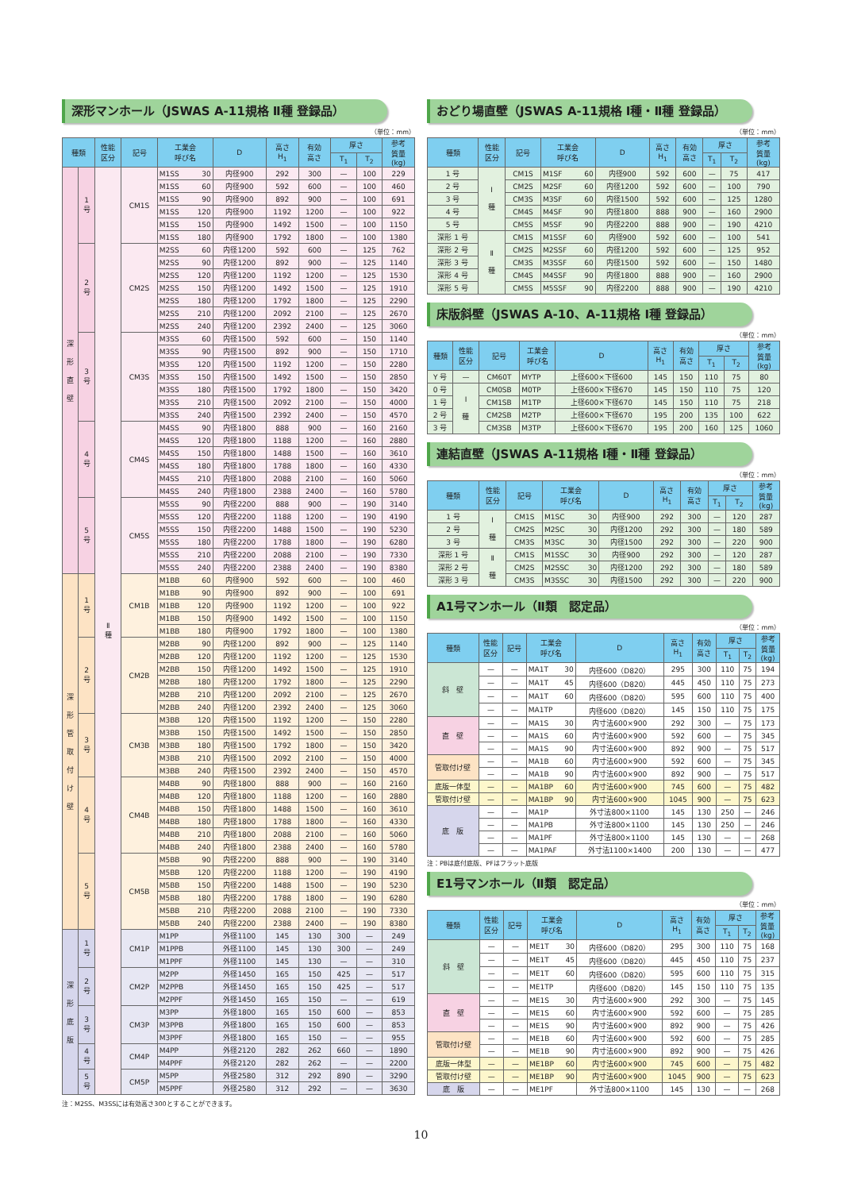深形マンホール（JSWAS A-11規格 Ⅱ種 登録品）
（単位：mm）
| 種類 | | 性能 区分 | 記号 | 工業会 呼び名 | D | 高さ H<sub>1</sub> | 有効 高さ | 厚さ | | 参考 質量 (kg) |
| --- | --- | --- | --- | --- | --- | --- | --- | --- | --- | --- |
| | | | | | | | | T<sub>1</sub> | T<sub>2</sub> | |
| 深 形 直 壁 | 1 号 | Ⅱ 種 | CM1S | M1SS 30 | 内径900 | 292 | 300 | — | 100 | 229 |
| | | | | M1SS 60 | 内径900 | 592 | 600 | — | 100 | 460 |
| | | | | M1SS 90 | 内径900 | 892 | 900 | — | 100 | 691 |
| | | | | M1SS 120 | 内径900 | 1192 | 1200 | — | 100 | 922 |
| | | | | M1SS 150 | 内径900 | 1492 | 1500 | — | 100 | 1150 |
| | | | | M1SS 180 | 内径900 | 1792 | 1800 | — | 100 | 1380 |
| | 2 号 | | CM2S | M2SS 60 | 内径1200 | 592 | 600 | — | 125 | 762 |
| | | | | M2SS 90 | 内径1200 | 892 | 900 | — | 125 | 1140 |
| | | | | M2SS 120 | 内径1200 | 1192 | 1200 | — | 125 | 1530 |
| | | | | M2SS 150 | 内径1200 | 1492 | 1500 | — | 125 | 1910 |
| | | | | M2SS 180 | 内径1200 | 1792 | 1800 | — | 125 | 2290 |
| | | | | M2SS 210 | 内径1200 | 2092 | 2100 | — | 125 | 2670 |
| | | | | M2SS 240 | 内径1200 | 2392 | 2400 | — | 125 | 3060 |
| | 3 号 | | CM3S | M3SS 60 | 内径1500 | 592 | 600 | — | 150 | 1140 |
| | | | | M3SS 90 | 内径1500 | 892 | 900 | — | 150 | 1710 |
| | | | | M3SS 120 | 内径1500 | 1192 | 1200 | — | 150 | 2280 |
| | | | | M3SS 150 | 内径1500 | 1492 | 1500 | — | 150 | 2850 |
| | | | | M3SS 180 | 内径1500 | 1792 | 1800 | — | 150 | 3420 |
| | | | | M3SS 210 | 内径1500 | 2092 | 2100 | — | 150 | 4000 |
| | | | | M3SS 240 | 内径1500 | 2392 | 2400 | — | 150 | 4570 |
| | 4 号 | | CM4S | M4SS 90 | 内径1800 | 888 | 900 | — | 160 | 2160 |
| | | | | M4SS 120 | 内径1800 | 1188 | 1200 | — | 160 | 2880 |
| | | | | M4SS 150 | 内径1800 | 1488 | 1500 | — | 160 | 3610 |
| | | | | M4SS 180 | 内径1800 | 1788 | 1800 | — | 160 | 4330 |
| | | | | M4SS 210 | 内径1800 | 2088 | 2100 | — | 160 | 5060 |
| | | | | M4SS 240 | 内径1800 | 2388 | 2400 | — | 160 | 5780 |
| | 5 号 | | CM5S | M5SS 90 | 内径2200 | 888 | 900 | — | 190 | 3140 |
| | | | | M5SS 120 | 内径2200 | 1188 | 1200 | — | 190 | 4190 |
| | | | | M5SS 150 | 内径2200 | 1488 | 1500 | — | 190 | 5230 |
| | | | | M5SS 180 | 内径2200 | 1788 | 1800 | — | 190 | 6280 |
| | | | | M5SS 210 | 内径2200 | 2088 | 2100 | — | 190 | 7330 |
| | | | | M5SS 240 | 内径2200 | 2388 | 2400 | — | 190 | 8380 |
| 深 形 管 取 付 け 壁 | 1 号 | | CM1B | M1BB 60 | 内径900 | 592 | 600 | — | 100 | 460 |
| | | | | M1BB 90 | 内径900 | 892 | 900 | — | 100 | 691 |
| | | | | M1BB 120 | 内径900 | 1192 | 1200 | — | 100 | 922 |
| | | | | M1BB 150 | 内径900 | 1492 | 1500 | — | 100 | 1150 |
| | | | | M1BB 180 | 内径900 | 1792 | 1800 | — | 100 | 1380 |
| | 2 号 | | CM2B | M2BB 90 | 内径1200 | 892 | 900 | — | 125 | 1140 |
| | | | | M2BB 120 | 内径1200 | 1192 | 1200 | — | 125 | 1530 |
| | | | | M2BB 150 | 内径1200 | 1492 | 1500 | — | 125 | 1910 |
| | | | | M2BB 180 | 内径1200 | 1792 | 1800 | — | 125 | 2290 |
| | | | | M2BB 210 | 内径1200 | 2092 | 2100 | — | 125 | 2670 |
| | | | | M2BB 240 | 内径1200 | 2392 | 2400 | — | 125 | 3060 |
| | 3 号 | | CM3B | M3BB 120 | 内径1500 | 1192 | 1200 | — | 150 | 2280 |
| | | | | M3BB 150 | 内径1500 | 1492 | 1500 | — | 150 | 2850 |
| | | | | M3BB 180 | 内径1500 | 1792 | 1800 | — | 150 | 3420 |
| | | | | M3BB 210 | 内径1500 | 2092 | 2100 | — | 150 | 4000 |
| | | | | M3BB 240 | 内径1500 | 2392 | 2400 | — | 150 | 4570 |
| | 4 号 | | CM4B | M4BB 90 | 内径1800 | 888 | 900 | — | 160 | 2160 |
| | | | | M4BB 120 | 内径1800 | 1188 | 1200 | — | 160 | 2880 |
| | | | | M4BB 150 | 内径1800 | 1488 | 1500 | — | 160 | 3610 |
| | | | | M4BB 180 | 内径1800 | 1788 | 1800 | — | 160 | 4330 |
| | | | | M4BB 210 | 内径1800 | 2088 | 2100 | — | 160 | 5060 |
| | | | | M4BB 240 | 内径1800 | 2388 | 2400 | — | 160 | 5780 |
| | 5 号 | | CM5B | M5BB 90 | 内径2200 | 888 | 900 | — | 190 | 3140 |
| | | | | M5BB 120 | 内径2200 | 1188 | 1200 | — | 190 | 4190 |
| | | | | M5BB 150 | 内径2200 | 1488 | 1500 | — | 190 | 5230 |
| | | | | M5BB 180 | 内径2200 | 1788 | 1800 | — | 190 | 6280 |
| | | | | M5BB 210 | 内径2200 | 2088 | 2100 | — | 190 | 7330 |
| | | | | M5BB 240 | 内径2200 | 2388 | 2400 | — | 190 | 8380 |
| 深 形 底 版 | 1 号 | | CM1P | M1PP | 外径1100 | 145 | 130 | 300 | — | 249 |
| | | | | M1PPB | 外径1100 | 145 | 130 | 300 | — | 249 |
| | | | | M1PPF | 外径1100 | 145 | 130 | — | — | 310 |
| | 2 号 | | CM2P | M2PP | 外径1450 | 165 | 150 | 425 | — | 517 |
| | | | | M2PPB | 外径1450 | 165 | 150 | 425 | — | 517 |
| | | | | M2PPF | 外径1450 | 165 | 150 | — | — | 619 |
| | 3 号 | | CM3P | M3PP | 外径1800 | 165 | 150 | 600 | — | 853 |
| | | | | M3PPB | 外径1800 | 165 | 150 | 600 | — | 853 |
| | | | | M3PPF | 外径1800 | 165 | 150 | — | — | 955 |
| | 4 号 | | CM4P | M4PP | 外径2120 | 282 | 262 | 660 | — | 1890 |
| | | | | M4PPF | 外径2120 | 282 | 262 | — | — | 2200 |
| | 5 号 | | CM5P | M5PP | 外径2580 | 312 | 292 | 890 | — | 3290 |
| | | | | M5PPF | 外径2580 | 312 | 292 | — | — | 3630 |
注：M2SS、M3SSには有効高さ300とすることができます。
おどり場直壁（JSWAS A-11規格 Ⅰ種・Ⅱ種 登録品）
（単位：mm）
| 種類 | 性能 区分 | 記号 | 工業会 呼び名 | D | 高さ H<sub>1</sub> | 有効 高さ | 厚さ | | 参考 質量 (kg) |
| --- | --- | --- | --- | --- | --- | --- | --- | --- | --- |
| | | | | | | | T<sub>1</sub> | T<sub>2</sub> | |
| 1 号 | Ⅰ 種 | CM1S | M1SF 60 | 内径900 | 592 | 600 | — | 75 | 417 |
| 2 号 | | CM2S | M2SF 60 | 内径1200 | 592 | 600 | — | 100 | 790 |
| 3 号 | | CM3S | M3SF 60 | 内径1500 | 592 | 600 | — | 125 | 1280 |
| 4 号 | | CM4S | M4SF 90 | 内径1800 | 888 | 900 | — | 160 | 2900 |
| 5 号 | | CM5S | M5SF 90 | 内径2200 | 888 | 900 | — | 190 | 4210 |
| 深形 1 号 | Ⅱ 種 | CM1S | M1SSF 60 | 内径900 | 592 | 600 | — | 100 | 541 |
| 深形 2 号 | | CM2S | M2SSF 60 | 内径1200 | 592 | 600 | — | 125 | 952 |
| 深形 3 号 | | CM3S | M3SSF 60 | 内径1500 | 592 | 600 | — | 150 | 1480 |
| 深形 4 号 | | CM4S | M4SSF 90 | 内径1800 | 888 | 900 | — | 160 | 2900 |
| 深形 5 号 | | CM5S | M5SSF 90 | 内径2200 | 888 | 900 | — | 190 | 4210 |
床版斜壁（JSWAS A-10、A-11規格 Ⅰ種 登録品）
（単位：mm）
| 種類 | 性能 区分 | 記号 | 工業会 呼び名 | D | 高さ H<sub>1</sub> | 有効 高さ | 厚さ | | 参考 質量 (kg) |
| --- | --- | --- | --- | --- | --- | --- | --- | --- | --- |
| | | | | | | | T<sub>1</sub> | T<sub>2</sub> | |
| Y 号 | — | CM60T | MYTP | 上径600×下径600 | 145 | 150 | 110 | 75 | 80 |
| 0 号 | Ⅰ 種 | CM0SB | M0TP | 上径600×下径670 | 145 | 150 | 110 | 75 | 120 |
| 1 号 | | CM1SB | M1TP | 上径600×下径670 | 145 | 150 | 110 | 75 | 218 |
| 2 号 | | CM2SB | M2TP | 上径600×下径670 | 195 | 200 | 135 | 100 | 622 |
| 3 号 | | CM3SB | M3TP | 上径600×下径670 | 195 | 200 | 160 | 125 | 1060 |
連結直壁（JSWAS A-11規格 Ⅰ種・Ⅱ種 登録品）
（単位：mm）
| 種類 | 性能 区分 | 記号 | 工業会 呼び名 | D | 高さ H<sub>1</sub> | 有効 高さ | 厚さ | | 参考 質量 (kg) |
| --- | --- | --- | --- | --- | --- | --- | --- | --- | --- |
| | | | | | | | T<sub>1</sub> | T<sub>2</sub> | |
| 1 号 | Ⅰ 種 | CM1S | M1SC 30 | 内径900 | 292 | 300 | — | 120 | 287 |
| 2 号 | | CM2S | M2SC 30 | 内径1200 | 292 | 300 | — | 180 | 589 |
| 3 号 | | CM3S | M3SC 30 | 内径1500 | 292 | 300 | — | 220 | 900 |
| 深形 1 号 | Ⅱ 種 | CM1S | M1SSC 30 | 内径900 | 292 | 300 | — | 120 | 287 |
| 深形 2 号 | | CM2S | M2SSC 30 | 内径1200 | 292 | 300 | — | 180 | 589 |
| 深形 3 号 | | CM3S | M3SSC 30 | 内径1500 | 292 | 300 | — | 220 | 900 |
A1号マンホール（Ⅱ類　認定品）
（単位：mm）
| 種類 | 性能 区分 | 記号 | 工業会 呼び名 | D | 高さ H<sub>1</sub> | 有効 高さ | 厚さ | | 参考 質量 (kg) |
| --- | --- | --- | --- | --- | --- | --- | --- | --- | --- |
| | | | | | | | T<sub>1</sub> | T<sub>2</sub> | |
| 斜 壁 | — | — | MA1T 30 | 内径600（D820） | 295 | 300 | 110 | 75 | 194 |
| | — | — | MA1T 45 | 内径600（D820） | 445 | 450 | 110 | 75 | 273 |
| | — | — | MA1T 60 | 内径600（D820） | 595 | 600 | 110 | 75 | 400 |
| | — | — | MA1TP | 内径600（D820） | 145 | 150 | 110 | 75 | 175 |
| 直 壁 | — | — | MA1S 30 | 内寸法600×900 | 292 | 300 | — | 75 | 173 |
| | — | — | MA1S 60 | 内寸法600×900 | 592 | 600 | — | 75 | 345 |
| | — | — | MA1S 90 | 内寸法600×900 | 892 | 900 | — | 75 | 517 |
| 管取付け壁 | — | — | MA1B 60 | 内寸法600×900 | 592 | 600 | — | 75 | 345 |
| | — | — | MA1B 90 | 内寸法600×900 | 892 | 900 | — | 75 | 517 |
| 底版一体型 | — | — | MA1BP 60 | 内寸法600×900 | 745 | 600 | — | 75 | 482 |
| 管取付け壁 | — | — | MA1BP 90 | 内寸法600×900 | 1045 | 900 | — | 75 | 623 |
| 底 版 | — | — | MA1P | 外寸法800×1100 | 145 | 130 | 250 | — | 246 |
| | — | — | MA1PB | 外寸法800×1100 | 145 | 130 | 250 | — | 246 |
| | — | — | MA1PF | 外寸法800×1100 | 145 | 130 | — | — | 268 |
| | — | — | MA1PAF | 外寸法1100×1400 | 200 | 130 | — | — | 477 |
注：PBは底付底版、PFはフラット底版
E1号マンホール（Ⅱ類　認定品）
（単位：mm）
| 種類 | 性能 区分 | 記号 | 工業会 呼び名 | D | 高さ H<sub>1</sub> | 有効 高さ | 厚さ | | 参考 質量 (kg) |
| --- | --- | --- | --- | --- | --- | --- | --- | --- | --- |
| | | | | | | | T<sub>1</sub> | T<sub>2</sub> | |
| 斜 壁 | — | — | ME1T 30 | 内径600（D820） | 295 | 300 | 110 | 75 | 168 |
| | — | — | ME1T 45 | 内径600（D820） | 445 | 450 | 110 | 75 | 237 |
| | — | — | ME1T 60 | 内径600（D820） | 595 | 600 | 110 | 75 | 315 |
| | — | — | ME1TP | 内径600（D820） | 145 | 150 | 110 | 75 | 135 |
| 直 壁 | — | — | ME1S 30 | 内寸法600×900 | 292 | 300 | — | 75 | 145 |
| | — | — | ME1S 60 | 内寸法600×900 | 592 | 600 | — | 75 | 285 |
| | — | — | ME1S 90 | 内寸法600×900 | 892 | 900 | — | 75 | 426 |
| 管取付け壁 | — | — | ME1B 60 | 内寸法600×900 | 592 | 600 | — | 75 | 285 |
| | — | — | ME1B 90 | 内寸法600×900 | 892 | 900 | — | 75 | 426 |
| 底版一体型 | — | — | ME1BP 60 | 内寸法600×900 | 745 | 600 | — | 75 | 482 |
| 管取付け壁 | — | — | ME1BP 90 | 内寸法600×900 | 1045 | 900 | — | 75 | 623 |
| 底 版 | — | — | ME1PF | 外寸法800×1100 | 145 | 130 | — | — | 268 |
10